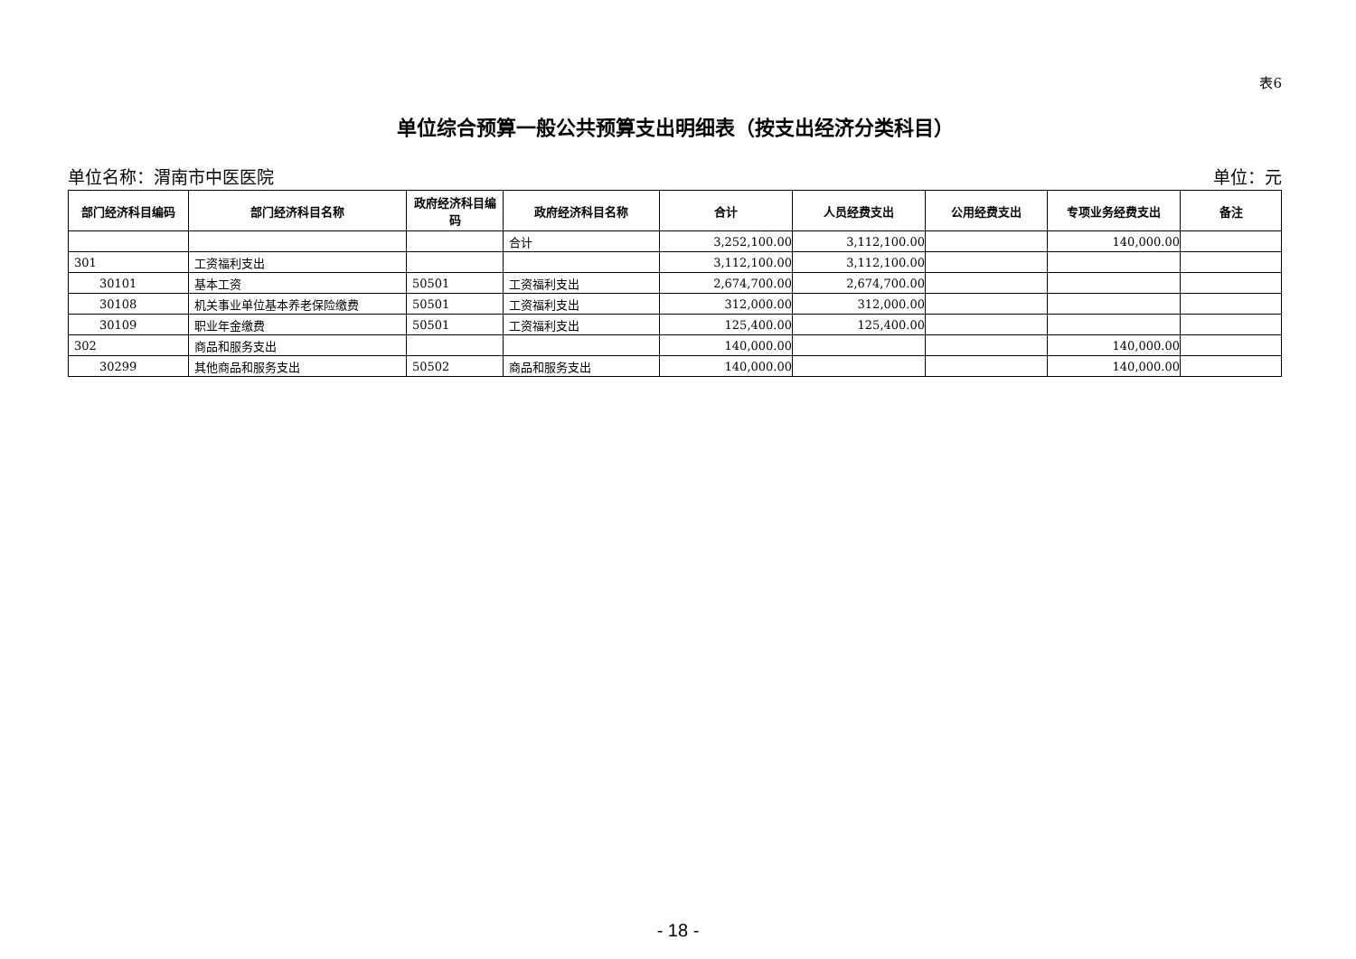表6
单位综合预算一般公共预算支出明细表（按支出经济分类科目）
单位名称：渭南市中医医院 单位：元
| 部门经济科目编码 | 部门经济科目名称 | 政府经济科目编码 | 政府经济科目名称 | 合计 | 人员经费支出 | 公用经费支出 | 专项业务经费支出 | 备注 |
| --- | --- | --- | --- | --- | --- | --- | --- | --- |
| | | | 合计 | 3,252,100.00 | 3,112,100.00 | | 140,000.00 | |
| 301 | 工资福利支出 | | | 3,112,100.00 | 3,112,100.00 | | | |
| 30101 | 基本工资 | 50501 | 工资福利支出 | 2,674,700.00 | 2,674,700.00 | | | |
| 30108 | 机关事业单位基本养老保险缴费 | 50501 | 工资福利支出 | 312,000.00 | 312,000.00 | | | |
| 30109 | 职业年金缴费 | 50501 | 工资福利支出 | 125,400.00 | 125,400.00 | | | |
| 302 | 商品和服务支出 | | | 140,000.00 | | | 140,000.00 | |
| 30299 | 其他商品和服务支出 | 50502 | 商品和服务支出 | 140,000.00 | | | 140,000.00 | |
- 18 -